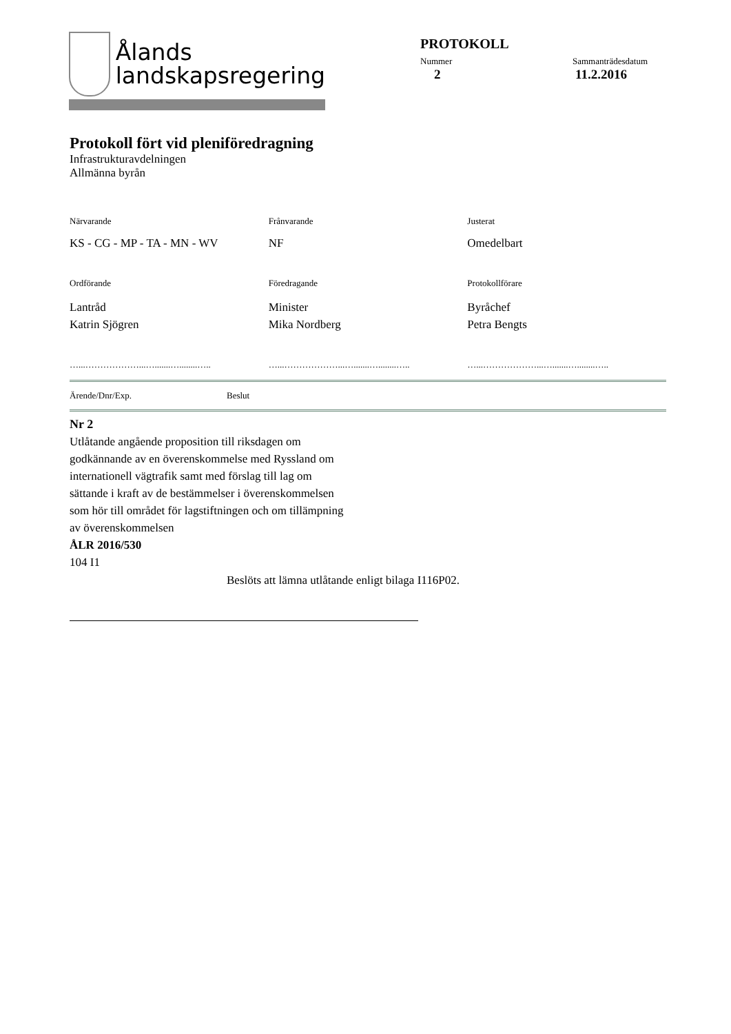Ålands
landskapsregering
PROTOKOLL
Nummer Sammanträdesdatum
2 11.2.2016
Protokoll fört vid pleniföredragning
Infrastrukturavdelningen
Allmänna byrån
Närvarande Frånvarande Justerat
KS - CG - MP - TA - MN - WV NF Omedelbart
Ordförande Föredragande Protokollförare
Lantråd
Katrin Sjögren
Minister
Mika Nordberg
Byråchef
Petra Bengts
…...………………...….......…........….. …...………………...….......…........….. …...………………...….......…........…..
Ärende/Dnr/Exp. Beslut
Nr 2
Utlåtande angående proposition till riksdagen om
godkännande av en överenskommelse med Ryssland om
internationell vägtrafik samt med förslag till lag om
sättande i kraft av de bestämmelser i överenskommelsen
som hör till området för lagstiftningen och om tillämpning
av överenskommelsen
ÅLR 2016/530
104 I1
Beslöts att lämna utlåtande enligt bilaga I116P02.